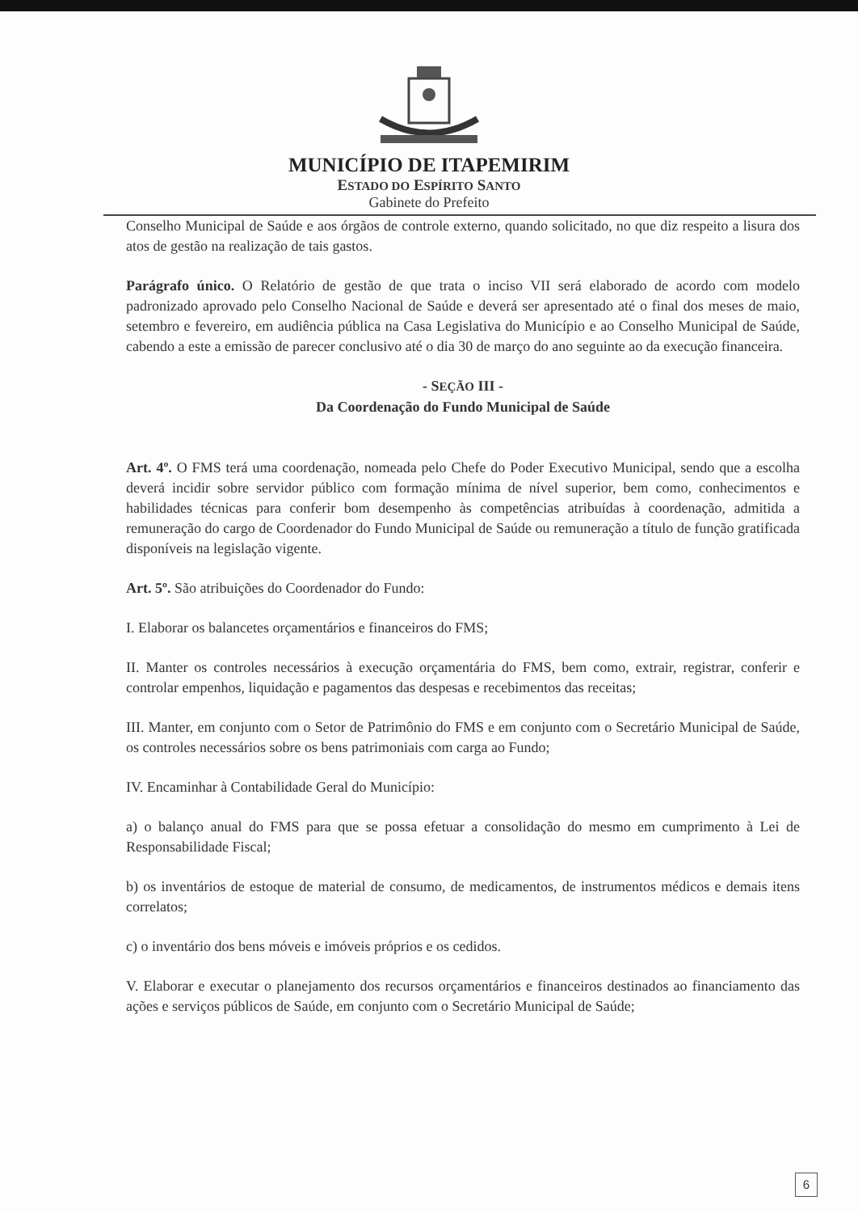MUNICÍPIO DE ITAPEMIRIM
ESTADO DO ESPÍRITO SANTO
Gabinete do Prefeito
Conselho Municipal de Saúde e aos órgãos de controle externo, quando solicitado, no que diz respeito a lisura dos atos de gestão na realização de tais gastos.
Parágrafo único. O Relatório de gestão de que trata o inciso VII será elaborado de acordo com modelo padronizado aprovado pelo Conselho Nacional de Saúde e deverá ser apresentado até o final dos meses de maio, setembro e fevereiro, em audiência pública na Casa Legislativa do Município e ao Conselho Municipal de Saúde, cabendo a este a emissão de parecer conclusivo até o dia 30 de março do ano seguinte ao da execução financeira.
- SEÇÃO III -
Da Coordenação do Fundo Municipal de Saúde
Art. 4º. O FMS terá uma coordenação, nomeada pelo Chefe do Poder Executivo Municipal, sendo que a escolha deverá incidir sobre servidor público com formação mínima de nível superior, bem como, conhecimentos e habilidades técnicas para conferir bom desempenho às competências atribuídas à coordenação, admitida a remuneração do cargo de Coordenador do Fundo Municipal de Saúde ou remuneração a título de função gratificada disponíveis na legislação vigente.
Art. 5º. São atribuições do Coordenador do Fundo:
I. Elaborar os balancetes orçamentários e financeiros do FMS;
II. Manter os controles necessários à execução orçamentária do FMS, bem como, extrair, registrar, conferir e controlar empenhos, liquidação e pagamentos das despesas e recebimentos das receitas;
III. Manter, em conjunto com o Setor de Patrimônio do FMS e em conjunto com o Secretário Municipal de Saúde, os controles necessários sobre os bens patrimoniais com carga ao Fundo;
IV. Encaminhar à Contabilidade Geral do Município:
a) o balanço anual do FMS para que se possa efetuar a consolidação do mesmo em cumprimento à Lei de Responsabilidade Fiscal;
b) os inventários de estoque de material de consumo, de medicamentos, de instrumentos médicos e demais itens correlatos;
c) o inventário dos bens móveis e imóveis próprios e os cedidos.
V. Elaborar e executar o planejamento dos recursos orçamentários e financeiros destinados ao financiamento das ações e serviços públicos de Saúde, em conjunto com o Secretário Municipal de Saúde;
6